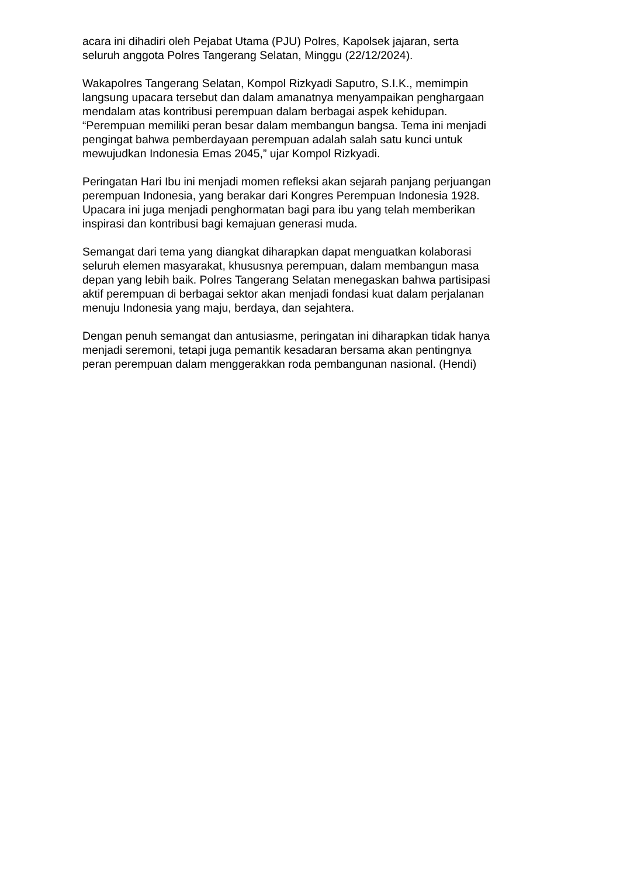acara ini dihadiri oleh Pejabat Utama (PJU) Polres, Kapolsek jajaran, serta
seluruh anggota Polres Tangerang Selatan, Minggu (22/12/2024).
Wakapolres Tangerang Selatan, Kompol Rizkyadi Saputro, S.I.K., memimpin
langsung upacara tersebut dan dalam amanatnya menyampaikan penghargaan
mendalam atas kontribusi perempuan dalam berbagai aspek kehidupan.
“Perempuan memiliki peran besar dalam membangun bangsa. Tema ini menjadi
pengingat bahwa pemberdayaan perempuan adalah salah satu kunci untuk
mewujudkan Indonesia Emas 2045,” ujar Kompol Rizkyadi.
Peringatan Hari Ibu ini menjadi momen refleksi akan sejarah panjang perjuangan
perempuan Indonesia, yang berakar dari Kongres Perempuan Indonesia 1928.
Upacara ini juga menjadi penghormatan bagi para ibu yang telah memberikan
inspirasi dan kontribusi bagi kemajuan generasi muda.
Semangat dari tema yang diangkat diharapkan dapat menguatkan kolaborasi
seluruh elemen masyarakat, khususnya perempuan, dalam membangun masa
depan yang lebih baik. Polres Tangerang Selatan menegaskan bahwa partisipasi
aktif perempuan di berbagai sektor akan menjadi fondasi kuat dalam perjalanan
menuju Indonesia yang maju, berdaya, dan sejahtera.
Dengan penuh semangat dan antusiasme, peringatan ini diharapkan tidak hanya
menjadi seremoni, tetapi juga pemantik kesadaran bersama akan pentingnya
peran perempuan dalam menggerakkan roda pembangunan nasional. (Hendi)